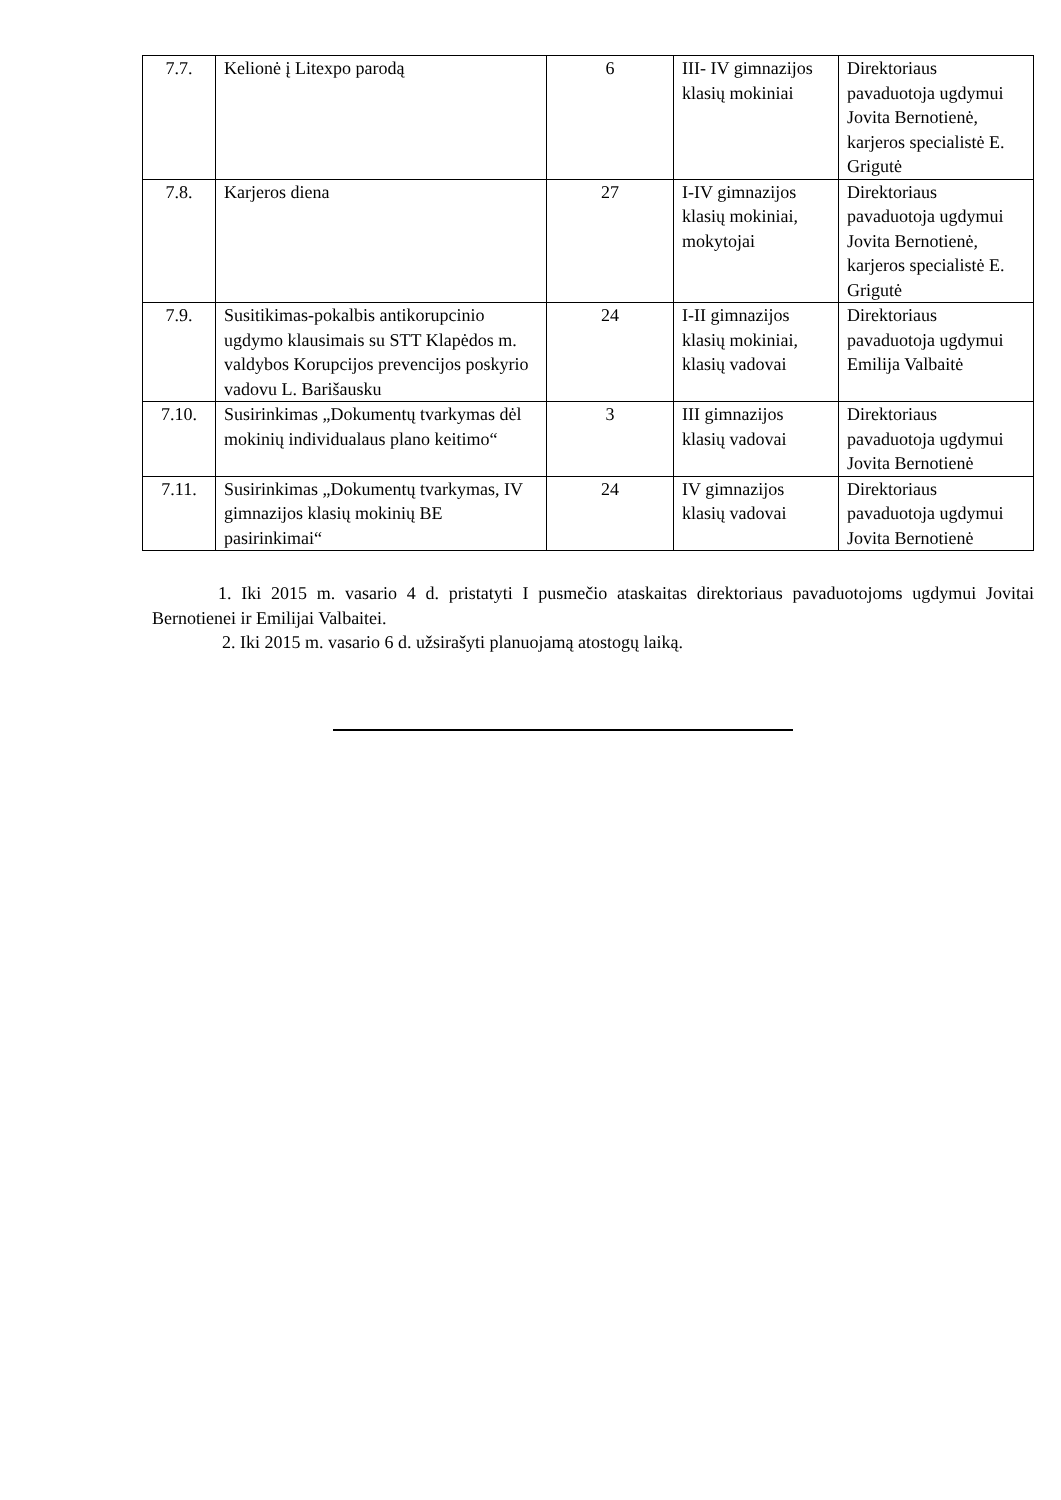| 7.7. | Kelionė į Litexpo parodą | 6 | III- IV gimnazijos klasių mokiniai | Direktoriaus pavaduotoja ugdymui Jovita Bernotienė, karjeros specialistė E. Grigutė |
| 7.8. | Karjeros diena | 27 | I-IV gimnazijos klasių mokiniai, mokytojai | Direktoriaus pavaduotoja ugdymui Jovita Bernotienė, karjeros specialistė E. Grigutė |
| 7.9. | Susitikimas-pokalbis antikorupcinio ugdymo klausimais su STT Klapėdos m. valdybos Korupcijos prevencijos poskyrio vadovu L. Barišausku | 24 | I-II gimnazijos klasių mokiniai, klasių vadovai | Direktoriaus pavaduotoja ugdymui Emilija Valbaitė |
| 7.10. | Susirinkimas „Dokumentų tvarkymas dėl mokinių individualaus plano keitimo“ | 3 | III gimnazijos klasių vadovai | Direktoriaus pavaduotoja ugdymui Jovita Bernotienė |
| 7.11. | Susirinkimas „Dokumentų tvarkymas, IV gimnazijos klasių mokinių BE pasirinkimai“ | 24 | IV gimnazijos klasių vadovai | Direktoriaus pavaduotoja ugdymui Jovita Bernotienė |
1. Iki 2015 m. vasario 4 d. pristatyti I pusmečio ataskaitas direktoriaus pavaduotojoms ugdymui Jovitai Bernotienei ir Emilijai Valbaitei.
2. Iki 2015 m. vasario 6 d. užsirašyti planuojamą atostogų laiką.